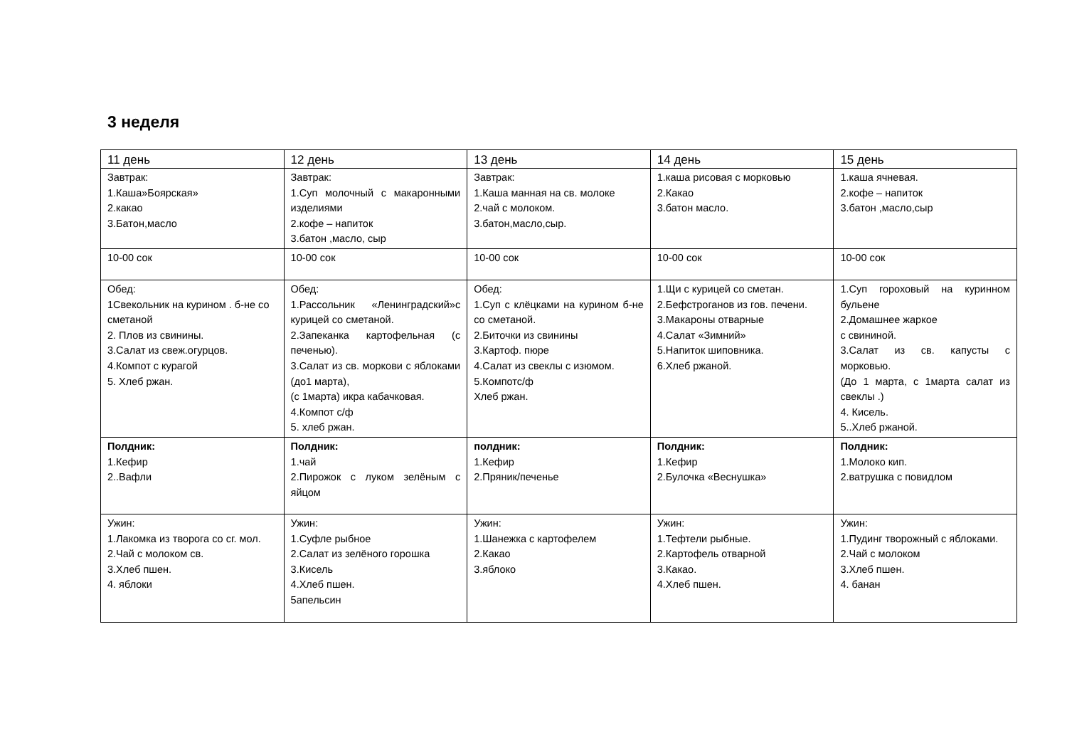3 неделя
| 11 день | 12 день | 13 день | 14 день | 15 день |
| Завтрак: 1.Каша»Боярская» 2.какао 3.Батон,масло | Завтрак: 1.Суп молочный с макаронными изделиями 2.кофе – напиток 3.батон ,масло, сыр | Завтрак: 1.Каша манная на св. молоке 2.чай с молоком. 3.батон,масло,сыр. | 1.каша рисовая с морковью 2.Какао 3.батон масло. | 1.каша ячневая. 2.кофе – напиток 3.батон ,масло,сыр |
| 10-00 сок | 10-00 сок | 10-00 сок | 10-00 сок | 10-00 сок |
| Обед: 1Свекольник на курином . б-не со сметаной 2. Плов из свинины. 3.Салат из свеж.огурцов. 4.Компот с курагой 5. Хлеб ржан. | Обед: 1.Рассольник «Ленинградский»с курицей со сметаной. 2.Запеканка картофельная (с печенью). 3.Салат из св. моркови с яблоками (до1 марта), (с 1марта) икра кабачковая. 4.Компот с/ф 5. хлеб ржан. | Обед: 1.Суп с клёцками на курином б-не со сметаной. 2.Биточки из свинины 3.Картоф. пюре 4.Салат из свеклы с изюмом. 5.Компотс/ф Хлеб ржан. | 1.Щи с курицей со сметан. 2.Бефстроганов из гов. печени. 3.Макароны отварные 4.Салат «Зимний» 5.Напиток шиповника. 6.Хлеб ржаной. | 1.Суп гороховый на куринном бульене 2.Домашнее жаркое с свининой. 3.Салат из св. капусты с морковью. (До 1 марта, с 1марта салат из свеклы .) 4. Кисель. 5..Хлеб ржаной. |
| Полдник: 1.Кефир 2..Вафли | Полдник: 1.чай 2.Пирожок с луком зелёным с яйцом | полдник: 1.Кефир 2.Пряник/печенье | Полдник: 1.Кефир 2.Булочка «Веснушка» | Полдник: 1.Молоко кип. 2.ватрушка с повидлом |
| Ужин: 1.Лакомка из творога со сг. мол. 2.Чай с молоком св. 3.Хлеб пшен. 4. яблоки | Ужин: 1.Суфле рыбное 2.Салат из зелёного горошка 3.Кисель 4.Хлеб пшен. 5апельсин | Ужин: 1.Шанежка с картофелем 2.Какао 3.яблоко | Ужин: 1.Тефтели рыбные. 2.Картофель отварной 3.Какао. 4.Хлеб пшен. | Ужин: 1.Пудинг творожный с яблоками. 2.Чай с молоком 3.Хлеб пшен. 4. банан |